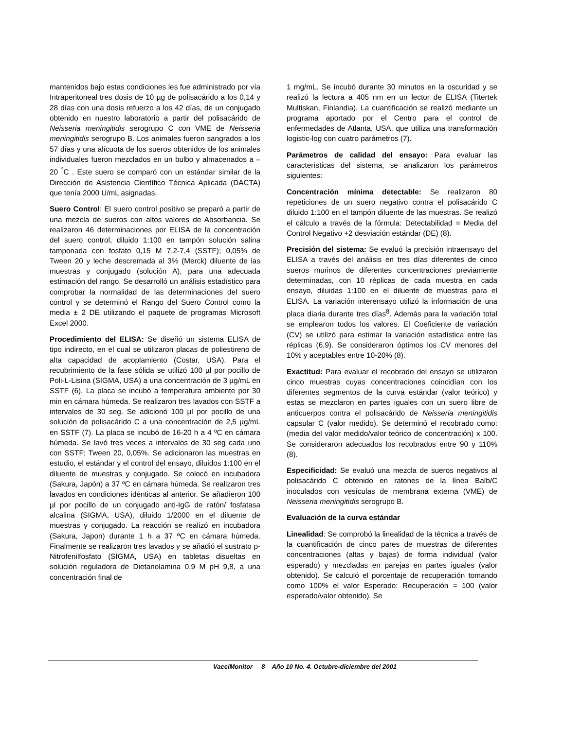mantenidos bajo estas condiciones les fue administrado por vía Intraperitoneal tres dosis de 10 µg de polisacárido a los 0,14 y 28 días con una dosis refuerzo a los 42 días, de un conjugado obtenido en nuestro laboratorio a partir del polisacárido de Neisseria meningitidis serogrupo C con VME de Neisseria meningitidis serogrupo B. Los animales fueron sangrados a los 57 días y una alícuota de los sueros obtenidos de los animales individuales fueron mezclados en un bulbo y almacenados a –20 <sup>°</sup>C . Este suero se comparó con un estándar similar de la Dirección de Asistencia Científico Técnica Aplicada (DACTA) que tenía 2000 U/mL asignadas.
Suero Control: El suero control positivo se preparó a partir de una mezcla de sueros con altos valores de Absorbancia. Se realizaron 46 determinaciones por ELISA de la concentración del suero control, diluido 1:100 en tampón solución salina tamponada con fosfato 0,15 M 7,2-7,4 (SSTF); 0,05% de Tween 20 y leche descremada al 3% (Merck) diluente de las muestras y conjugado (solución A), para una adecuada estimación del rango. Se desarrolló un análisis estadístico para comprobar la normalidad de las determinaciones del suero control y se determinó el Rango del Suero Control como la media ± 2 DE utilizando el paquete de programas Microsoft Excel 2000.
Procedimiento del ELISA: Se diseñó un sistema ELISA de tipo indirecto, en el cual se utilizaron placas de poliestireno de alta capacidad de acoplamiento (Costar, USA). Para el recubrimiento de la fase sólida se utilizó 100 µl por pocillo de Poli-L-Lisina (SIGMA, USA) a una concentración de 3 µg/mL en SSTF (6). La placa se incubó a temperatura ambiente por 30 min en cámara húmeda. Se realizaron tres lavados con SSTF a intervalos de 30 seg. Se adicionó 100 µl por pocillo de una solución de polisacárido C a una concentración de 2,5 µg/mL en SSTF (7). La placa se incubó de 16-20 h a 4 ºC en cámara húmeda. Se lavó tres veces a intervalos de 30 seg cada uno con SSTF; Tween 20, 0,05%. Se adicionaron las muestras en estudio, el estándar y el control del ensayo, diluidos 1:100 en el diluente de muestras y conjugado. Se colocó en incubadora (Sakura, Japón) a 37 ºC en cámara húmeda. Se realizaron tres lavados en condiciones idénticas al anterior. Se añadieron 100 µl por pocillo de un conjugado anti-IgG de ratón/ fosfatasa alcalina (SIGMA, USA), diluido 1/2000 en el diluente de muestras y conjugado. La reacción se realizó en incubadora (Sakura, Japon) durante 1 h a 37 ºC en cámara húmeda. Finalmente se realizaron tres lavados y se añadió el sustrato p- Nitrofenilfosfato (SIGMA, USA) en tabletas disueltas en solución reguladora de Dietanolamina 0,9 M pH 9,8, a una concentración final de
1 mg/mL. Se incubó durante 30 minutos en la oscuridad y se realizó la lectura a 405 nm en un lector de ELISA (Titertek Multiskan, Finlandia). La cuantificación se realizó mediante un programa aportado por el Centro para el control de enfermedades de Atlanta, USA, que utiliza una transformación logistic-log con cuatro parámetros (7).
Parámetros de calidad del ensayo: Para evaluar las características del sistema, se analizaron los parámetros siguientes:
Concentración mínima detectable: Se realizaron 80 repeticiones de un suero negativo contra el polisacárido C diluido 1:100 en el tampón diluente de las muestras. Se realizó el cálculo a través de la fórmula: Detectabilidad = Media del Control Negativo +2 desviación estándar (DE) (8).
Precisión del sistema: Se evaluó la precisión intraensayo del ELISA a través del análisis en tres días diferentes de cinco sueros murinos de diferentes concentraciones previamente determinadas, con 10 réplicas de cada muestra en cada ensayo, diluidas 1:100 en el diluente de muestras para el ELISA. La variación interensayo utilizó la información de una placa diaria durante tres días<sup>8</sup>. Además para la variación total se emplearon todos los valores. El Coeficiente de variación (CV) se utilizó para estimar la variación estadística entre las réplicas (6,9). Se consideraron óptimos los CV menores del 10% y aceptables entre 10-20% (8).
Exactitud: Para evaluar el recobrado del ensayo se utilizaron cinco muestras cuyas concentraciones coincidían con los diferentes segmentos de la curva estándar (valor teórico) y estas se mezclaron en partes iguales con un suero libre de anticuerpos contra el polisacárido de Neisseria meningitidis capsular C (valor medido). Se determinó el recobrado como: (media del valor medido/valor teórico de concentración) x 100. Se consideraron adecuados los recobrados entre 90 y 110% (8).
Especificidad: Se evaluó una mezcla de sueros negativos al polisacárido C obtenido en ratones de la línea Balb/C inoculados con vesículas de membrana externa (VME) de Neisseria meningitidis serogrupo B.
Evaluación de la curva estándar
Linealidad: Se comprobó la linealidad de la técnica a través de la cuantificación de cinco pares de muestras de diferentes concentraciones (altas y bajas) de forma individual (valor esperado) y mezcladas en parejas en partes iguales (valor obtenido). Se calculó el porcentaje de recuperación tomando como 100% el valor Esperado: Recuperación = 100 (valor esperado/valor obtenido). Se
VacciMonitor 8 Año 10 No. 4. Octubre-diciembre del 2001